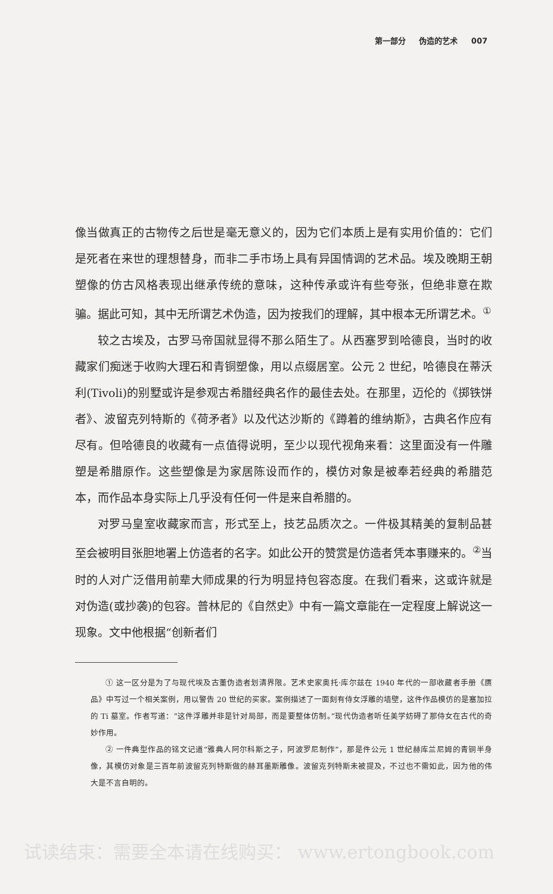第一部分 伪造的艺术 007
像当做真正的古物传之后世是毫无意义的，因为它们本质上是有实用价值的：它们是死者在来世的理想替身，而非二手市场上具有异国情调的艺术品。埃及晚期王朝塑像的仿古风格表现出继承传统的意味，这种传承或许有些夸张，但绝非意在欺骗。据此可知，其中无所谓艺术伪造，因为按我们的理解，其中根本无所谓艺术。<sup>①</sup>
较之古埃及，古罗马帝国就显得不那么陌生了。从西塞罗到哈德良，当时的收藏家们痴迷于收购大理石和青铜塑像，用以点缀居室。公元 2 世纪，哈德良在蒂沃利(Tivoli)的别墅或许是参观古希腊经典名作的最佳去处。在那里，迈伦的《掷铁饼者》、波留克列特斯的《荷矛者》以及代达沙斯的《蹲着的维纳斯》，古典名作应有尽有。但哈德良的收藏有一点值得说明，至少以现代视角来看：这里面没有一件雕塑是希腊原作。这些塑像是为家居陈设而作的，模仿对象是被奉若经典的希腊范本，而作品本身实际上几乎没有任何一件是来自希腊的。
对罗马皇室收藏家而言，形式至上，技艺品质次之。一件极其精美的复制品甚至会被明目张胆地署上仿造者的名字。如此公开的赞赏是仿造者凭本事赚来的。<sup>②</sup>当时的人对广泛借用前辈大师成果的行为明显持包容态度。在我们看来，这或许就是对伪造(或抄袭)的包容。普林尼的《自然史》中有一篇文章能在一定程度上解说这一现象。文中他根据“创新者们
① 这一区分是为了与现代埃及古董伪造者划清界限。艺术史家奥托·库尔兹在 1940 年代的一部收藏者手册《赝品》中写过一个相关案例，用以警告 20 世纪的买家。案例描述了一面刻有侍女浮雕的墙壁，这件作品模仿的是塞加拉的 Ti 墓室。作者写道：“这件浮雕并非是针对局部，而是要整体仿制。”现代伪造者听任美学妨碍了那侍女在古代的奇妙作用。
② 一件典型作品的铭文记道“雅典人阿尔科斯之子，阿波罗尼制作”，那是件公元 1 世纪赫库兰尼姆的青铜半身像，其模仿对象是三百年前波留克列特斯做的赫耳墨斯雕像。波留克列特斯未被提及，不过也不需如此，因为他的伟大是不言自明的。
试读结束：需要全本请在线购买： www.ertongbook.com